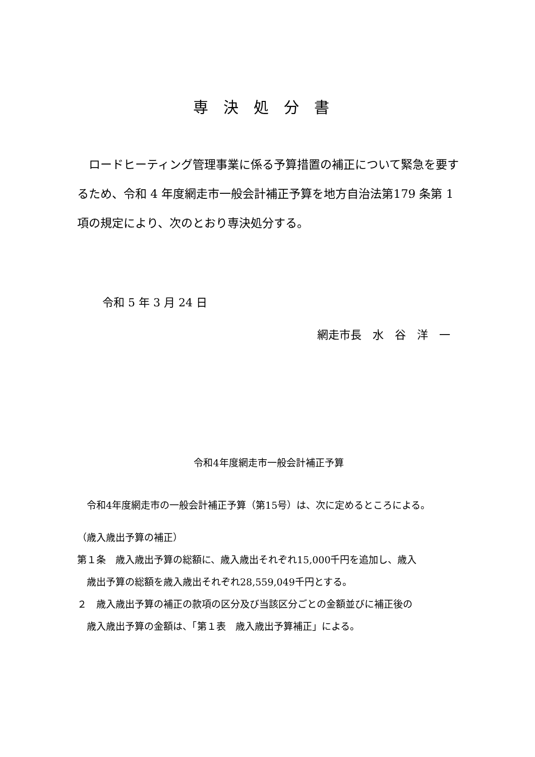専決処分書
　ロードヒーティング管理事業に係る予算措置の補正について緊急を要するため、令和 4 年度網走市一般会計補正予算を地方自治法第179 条第 1 項の規定により、次のとおり専決処分する。
令和 5 年 3 月 24 日
網走市長　水　谷　洋　一
令和4年度網走市一般会計補正予算
　令和4年度網走市の一般会計補正予算（第15号）は、次に定めるところによる。
（歳入歳出予算の補正）
第１条　歳入歳出予算の総額に、歳入歳出それぞれ15,000千円を追加し、歳入
　歳出予算の総額を歳入歳出それぞれ28,559,049千円とする。
２　歳入歳出予算の補正の款項の区分及び当該区分ごとの金額並びに補正後の
　歳入歳出予算の金額は、「第１表　歳入歳出予算補正」による。